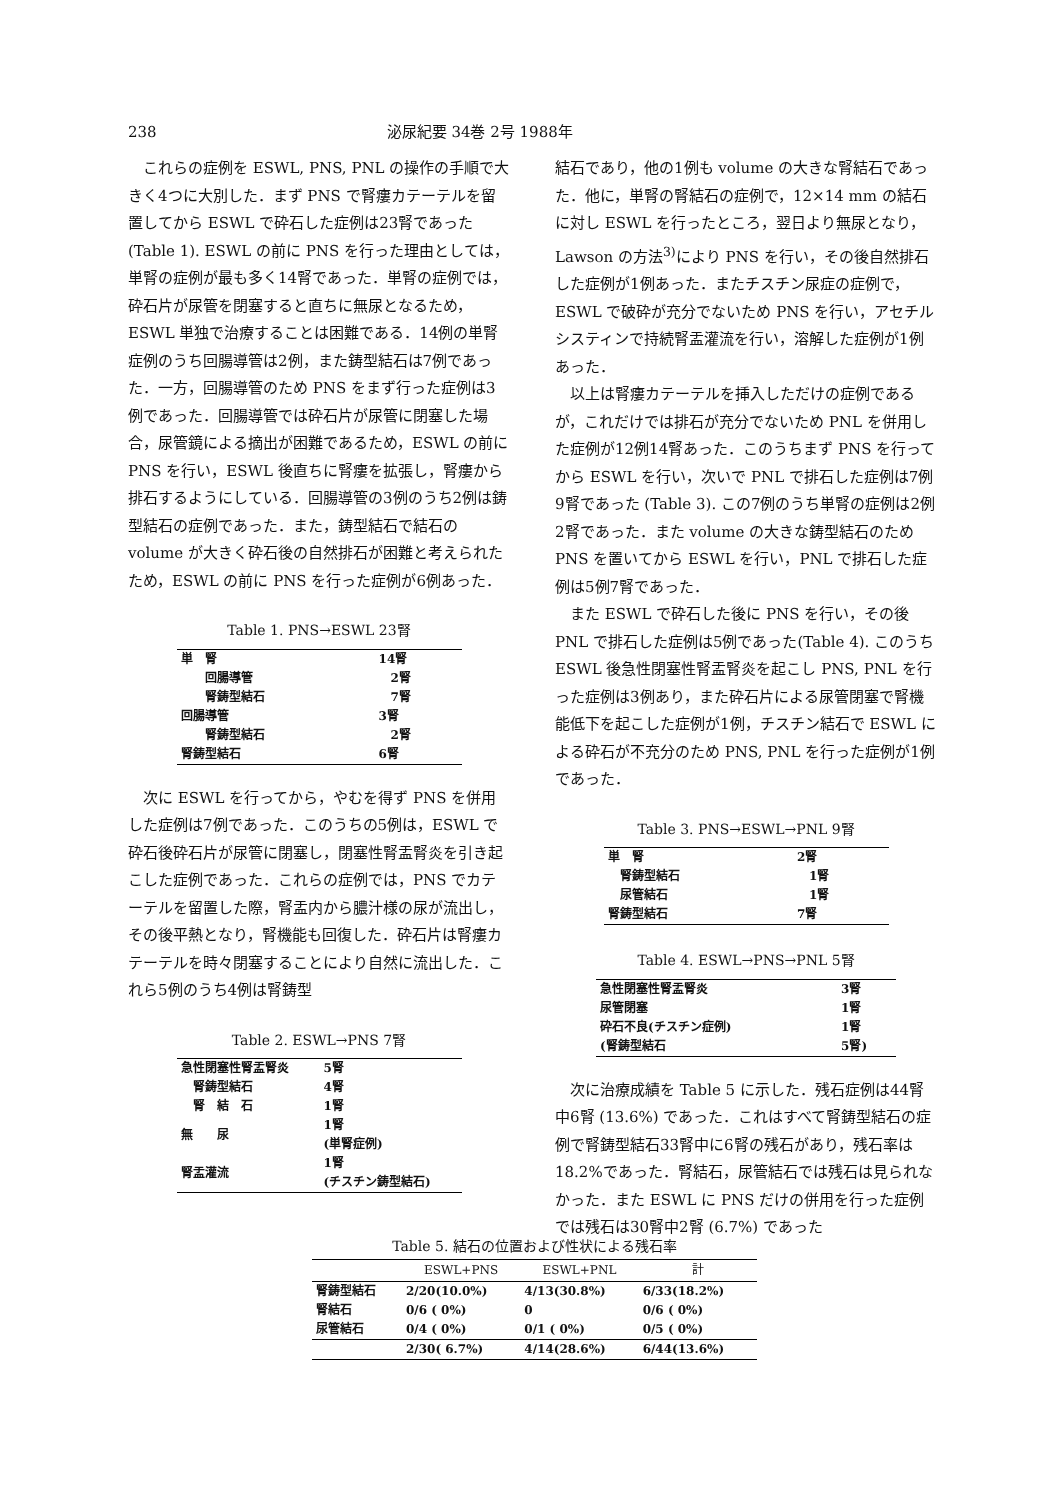238 泌尿紀要 34巻 2号 1988年
これらの症例を ESWL, PNS, PNL の操作の手順で大きく4つに大別した．まず PNS で腎瘻カテーテルを留置してから ESWL で砕石した症例は23腎であった (Table 1). ESWL の前に PNS を行った理由としては，単腎の症例が最も多く14腎であった．単腎の症例では，砕石片が尿管を閉塞すると直ちに無尿となるため，ESWL 単独で治療することは困難である．14例の単腎症例のうち回腸導管は2例，また鋳型結石は7例であった．一方，回腸導管のため PNS をまず行った症例は3例であった．回腸導管では砕石片が尿管に閉塞した場合，尿管鏡による摘出が困難であるため，ESWL の前に PNS を行い，ESWL 後直ちに腎瘻を拡張し，腎瘻から排石するようにしている．回腸導管の3例のうち2例は鋳型結石の症例であった．また，鋳型結石で結石の volume が大きく砕石後の自然排石が困難と考えられたため，ESWL の前に PNS を行った症例が6例あった．
Table 1. PNS→ESWL 23腎
| 単 腎 | 14腎 |
| 回腸導管 | 2腎 |
| 腎鋳型結石 | 7腎 |
| 回腸導管 | 3腎 |
| 腎鋳型結石 | 2腎 |
| 腎鋳型結石 | 6腎 |
次に ESWL を行ってから，やむを得ず PNS を併用した症例は7例であった．このうちの5例は，ESWL で砕石後砕石片が尿管に閉塞し，閉塞性腎盂腎炎を引き起こした症例であった．これらの症例では，PNS でカテーテルを留置した際，腎盂内から膿汁様の尿が流出し，その後平熱となり，腎機能も回復した．砕石片は腎瘻カテーテルを時々閉塞することにより自然に流出した．これら5例のうち4例は腎鋳型
Table 2. ESWL→PNS 7腎
| 急性閉塞性腎盂腎炎 | 5腎 |
| 腎鋳型結石 | 4腎 |
| 腎 結 石 | 1腎 |
| 無 尿 | 1腎 (単腎症例) |
| 腎盂灌流 | 1腎 (チスチン鋳型結石) |
結石であり，他の1例も volume の大きな腎結石であった．他に，単腎の腎結石の症例で，12×14 mm の結石に対し ESWL を行ったところ，翌日より無尿となり，Lawson の方法<sup>3)</sup>により PNS を行い，その後自然排石した症例が1例あった．またチスチン尿症の症例で，ESWL で破砕が充分でないため PNS を行い，アセチルシスティンで持続腎盂灌流を行い，溶解した症例が1例あった．
以上は腎瘻カテーテルを挿入しただけの症例であるが，これだけでは排石が充分でないため PNL を併用した症例が12例14腎あった．このうちまず PNS を行ってから ESWL を行い，次いで PNL で排石した症例は7例9腎であった (Table 3). この7例のうち単腎の症例は2例2腎であった．また volume の大きな鋳型結石のため PNS を置いてから ESWL を行い，PNL で排石した症例は5例7腎であった．
また ESWL で砕石した後に PNS を行い，その後 PNL で排石した症例は5例であった(Table 4). このうち ESWL 後急性閉塞性腎盂腎炎を起こし PNS, PNL を行った症例は3例あり，また砕石片による尿管閉塞で腎機能低下を起こした症例が1例，チスチン結石で ESWL による砕石が不充分のため PNS, PNL を行った症例が1例であった．
Table 3. PNS→ESWL→PNL 9腎
| 単 腎 | 2腎 |
| 腎鋳型結石 | 1腎 |
| 尿管結石 | 1腎 |
| 腎鋳型結石 | 7腎 |
Table 4. ESWL→PNS→PNL 5腎
| 急性閉塞性腎盂腎炎 | 3腎 |
| 尿管閉塞 | 1腎 |
| 砕石不良(チスチン症例) | 1腎 |
| (腎鋳型結石 | 5腎) |
次に治療成績を Table 5 に示した．残石症例は44腎中6腎 (13.6%) であった．これはすべて腎鋳型結石の症例で腎鋳型結石33腎中に6腎の残石があり，残石率は18.2%であった．腎結石，尿管結石では残石は見られなかった．また ESWL に PNS だけの併用を行った症例では残石は30腎中2腎 (6.7%) であった
Table 5. 結石の位置および性状による残石率
| | ESWL+PNS | ESWL+PNL | 計 |
| --- | --- | --- | --- |
| 腎鋳型結石 | 2/20(10.0%) | 4/13(30.8%) | 6/33(18.2%) |
| 腎結石 | 0/6 ( 0%) | 0 | 0/6 ( 0%) |
| 尿管結石 | 0/4 ( 0%) | 0/1 ( 0%) | 0/5 ( 0%) |
| | 2/30( 6.7%) | 4/14(28.6%) | 6/44(13.6%) |